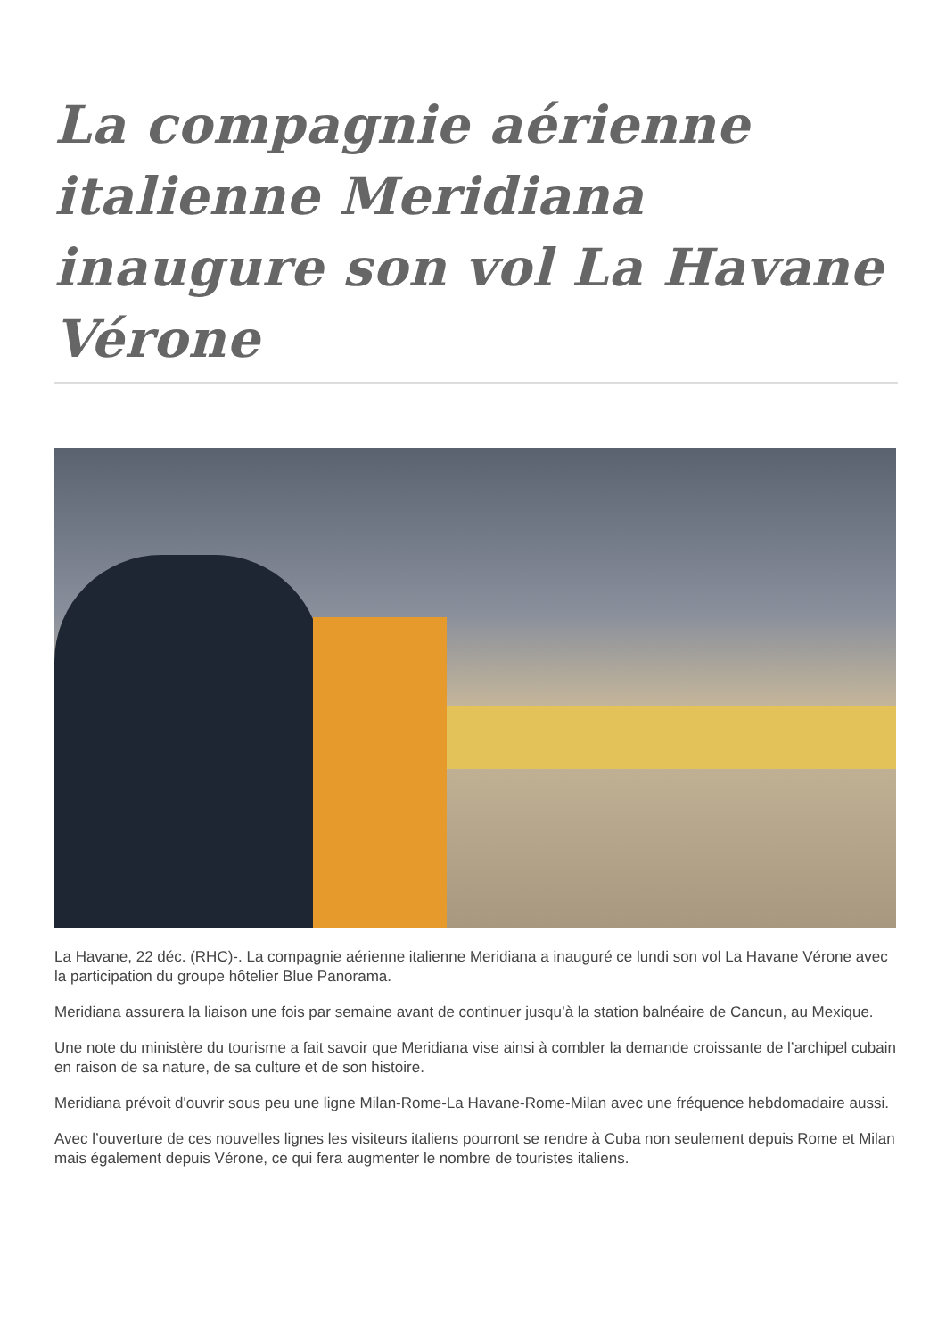La compagnie aérienne italienne Meridiana inaugure son vol La Havane Vérone
La Havane, 22 déc. (RHC)-. La compagnie aérienne italienne Meridiana a inauguré ce lundi son vol La Havane Vérone avec la participation du groupe hôtelier Blue Panorama.
Meridiana assurera la liaison une fois par semaine avant de continuer jusqu’à la station balnéaire de Cancun, au Mexique.
Une note du ministère du tourisme a fait savoir que Meridiana vise ainsi à combler la demande croissante de l’archipel cubain en raison de sa nature, de sa culture et de son histoire.
Meridiana prévoit d'ouvrir sous peu une ligne Milan-Rome-La Havane-Rome-Milan avec une fréquence hebdomadaire aussi.
Avec l’ouverture de ces nouvelles lignes les visiteurs italiens pourront se rendre à Cuba non seulement depuis Rome et Milan mais également depuis Vérone, ce qui fera augmenter le nombre de touristes italiens.